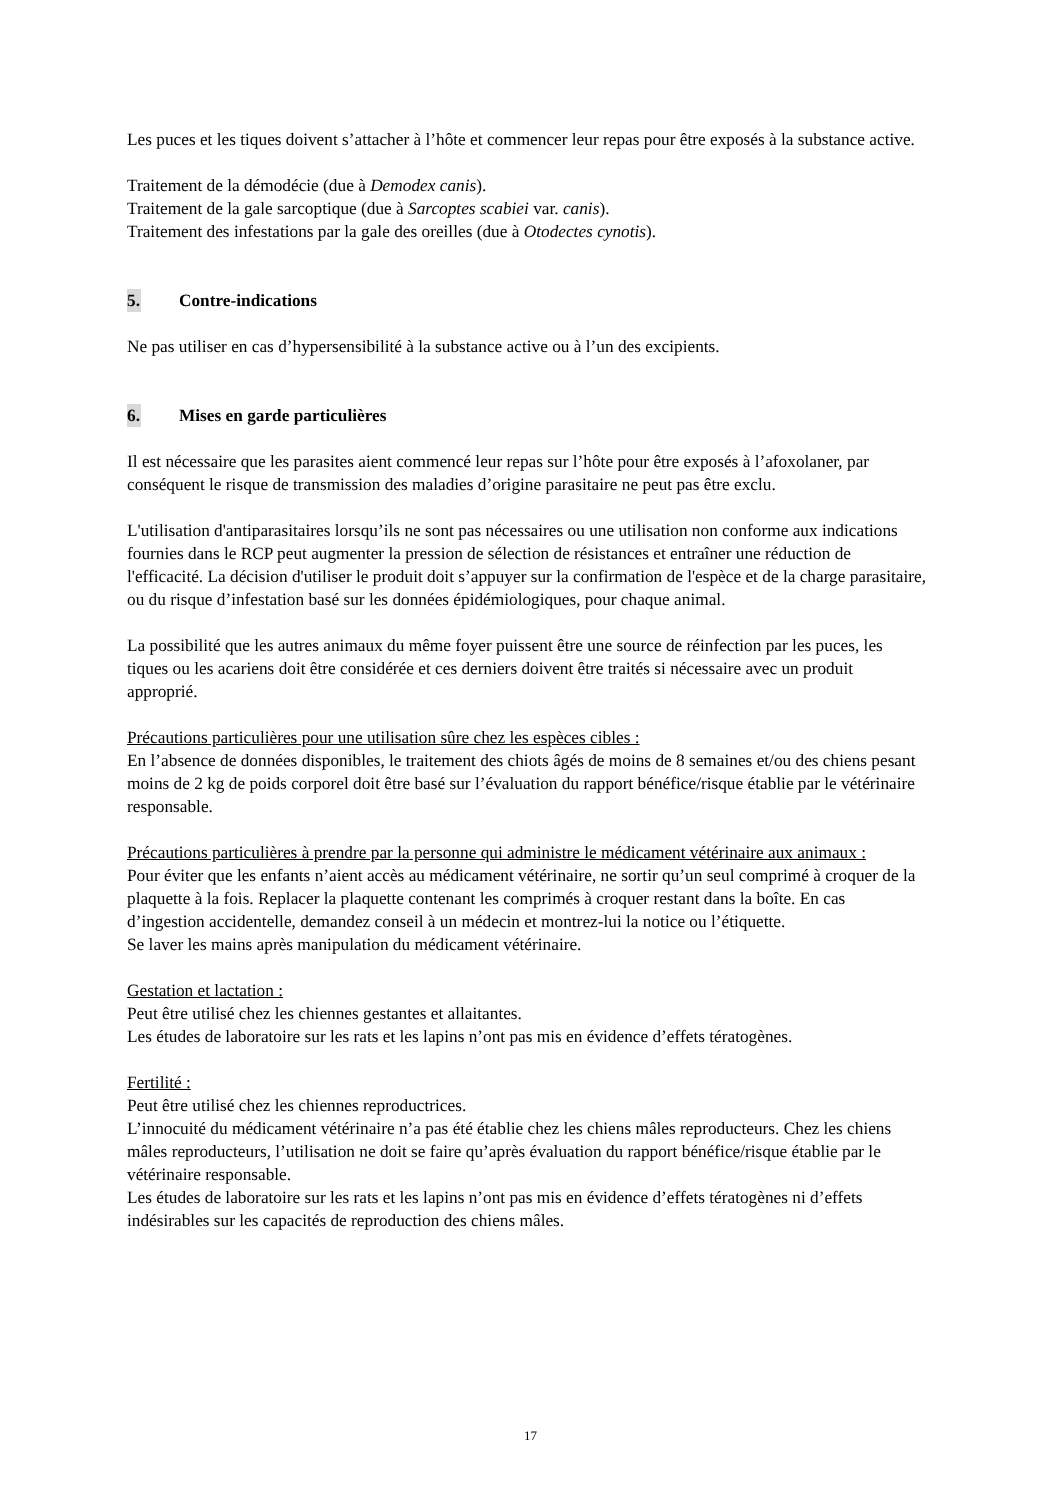Les puces et les tiques doivent s’attacher à l’hôte et commencer leur repas pour être exposés à la substance active.
Traitement de la démodécie (due à Demodex canis).
Traitement de la gale sarcoptique (due à Sarcoptes scabiei var. canis).
Traitement des infestations par la gale des oreilles (due à Otodectes cynotis).
5. Contre-indications
Ne pas utiliser en cas d’hypersensibilité à la substance active ou à l’un des excipients.
6. Mises en garde particulières
Il est nécessaire que les parasites aient commencé leur repas sur l’hôte pour être exposés à l’afoxolaner, par conséquent le risque de transmission des maladies d’origine parasitaire ne peut pas être exclu.
L'utilisation d'antiparasitaires lorsqu’ils ne sont pas nécessaires ou une utilisation non conforme aux indications fournies dans le RCP peut augmenter la pression de sélection de résistances et entraîner une réduction de l'efficacité. La décision d'utiliser le produit doit s’appuyer sur la confirmation de l'espèce et de la charge parasitaire, ou du risque d’infestation basé sur les données épidémiologiques, pour chaque animal.
La possibilité que les autres animaux du même foyer puissent être une source de réinfection par les puces, les tiques ou les acariens doit être considérée et ces derniers doivent être traités si nécessaire avec un produit approprié.
Précautions particulières pour une utilisation sûre chez les espèces cibles :
En l’absence de données disponibles, le traitement des chiots âgés de moins de 8 semaines et/ou des chiens pesant moins de 2 kg de poids corporel doit être basé sur l’évaluation du rapport bénéfice/risque établie par le vétérinaire responsable.
Précautions particulières à prendre par la personne qui administre le médicament vétérinaire aux animaux :
Pour éviter que les enfants n’aient accès au médicament vétérinaire, ne sortir qu’un seul comprimé à croquer de la plaquette à la fois. Replacer la plaquette contenant les comprimés à croquer restant dans la boîte. En cas d’ingestion accidentelle, demandez conseil à un médecin et montrez-lui la notice ou l’étiquette.
Se laver les mains après manipulation du médicament vétérinaire.
Gestation et lactation :
Peut être utilisé chez les chiennes gestantes et allaitantes.
Les études de laboratoire sur les rats et les lapins n’ont pas mis en évidence d’effets tératogènes.
Fertilité :
Peut être utilisé chez les chiennes reproductrices.
L’innocuité du médicament vétérinaire n’a pas été établie chez les chiens mâles reproducteurs. Chez les chiens mâles reproducteurs, l’utilisation ne doit se faire qu’après évaluation du rapport bénéfice/risque établie par le vétérinaire responsable.
Les études de laboratoire sur les rats et les lapins n’ont pas mis en évidence d’effets tératogènes ni d’effets indésirables sur les capacités de reproduction des chiens mâles.
17